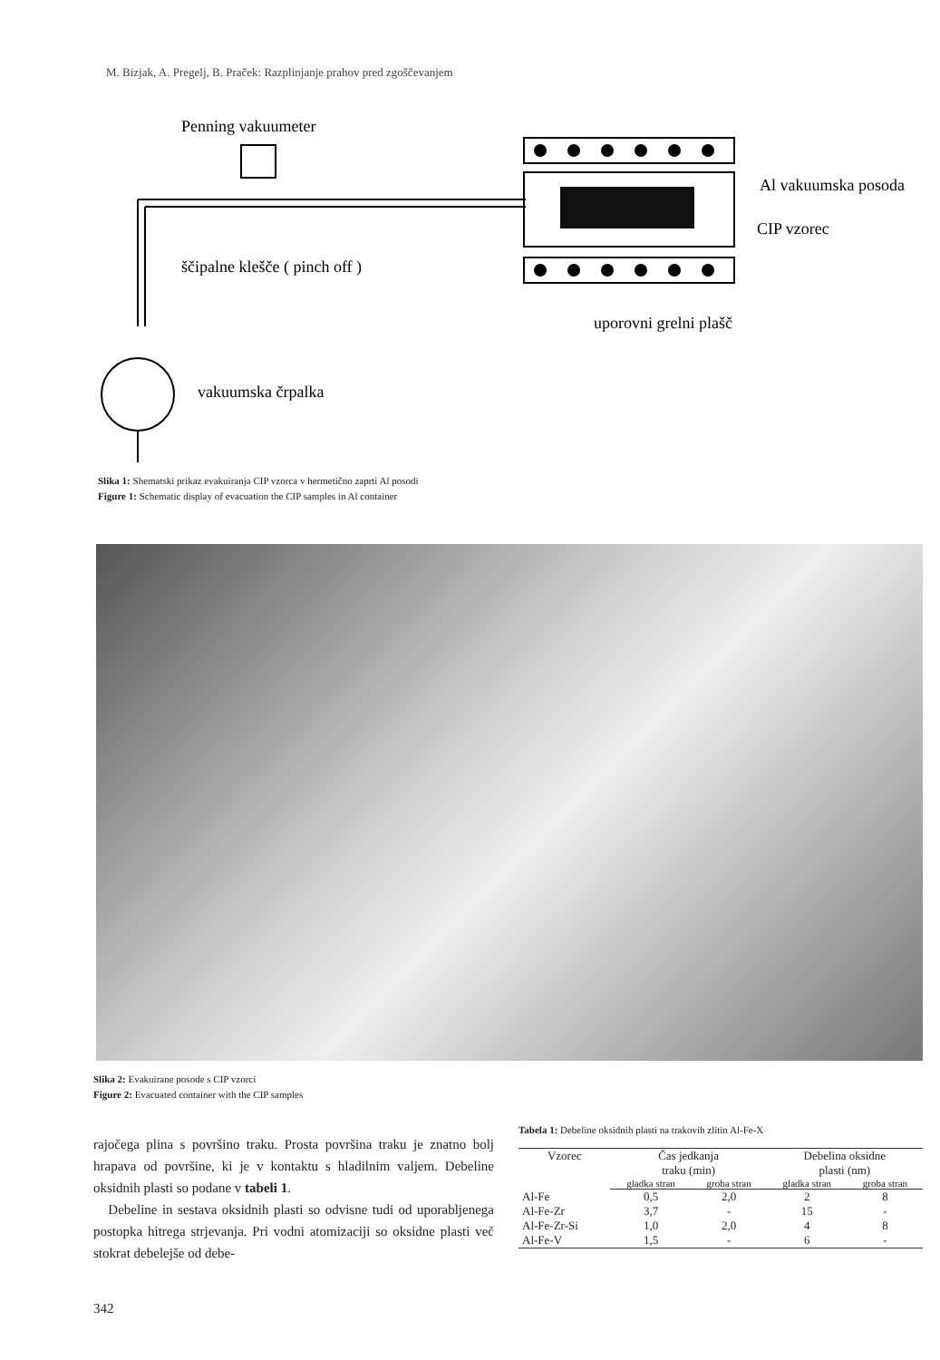M. Bizjak, A. Pregelj, B. Praček: Razplinjanje prahov pred zgoščevanjem
Penning vakuumeter
Al vakuumska posoda
CIP vzorec
ščipalne klešče ( pinch off )
uporovni grelni plašč
vakuumska črpalka
Slika 1: Shematski prikaz evakuiranja CIP vzorca v hermetično zaprti Al posodi
Figure 1: Schematic display of evacuation the CIP samples in Al container
Slika 2: Evakuirane posode s CIP vzorci
Figure 2: Evacuated container with the CIP samples
rajočega plina s površino traku. Prosta površina traku je znatno bolj hrapava od površine, ki je v kontaktu s hladilnim valjem. Debeline oksidnih plasti so podane v tabeli 1.
Debeline in sestava oksidnih plasti so odvisne tudi od uporabljenega postopka hitrega strjevanja. Pri vodni atomizaciji so oksidne plasti več stokrat debelejše od debe-
Tabela 1: Debeline oksidnih plasti na trakovih zlitin Al-Fe-X
| Vzorec | Čas jedkanja traku (min) | | Debelina oksidne plasti (nm) | |
| --- | --- | --- | --- | --- |
| | gladka stran | groba stran | gladka stran | groba stran |
| Al-Fe | 0,5 | 2,0 | 2 | 8 |
| Al-Fe-Zr | 3,7 | - | 15 | - |
| Al-Fe-Zr-Si | 1,0 | 2,0 | 4 | 8 |
| Al-Fe-V | 1,5 | - | 6 | - |
342